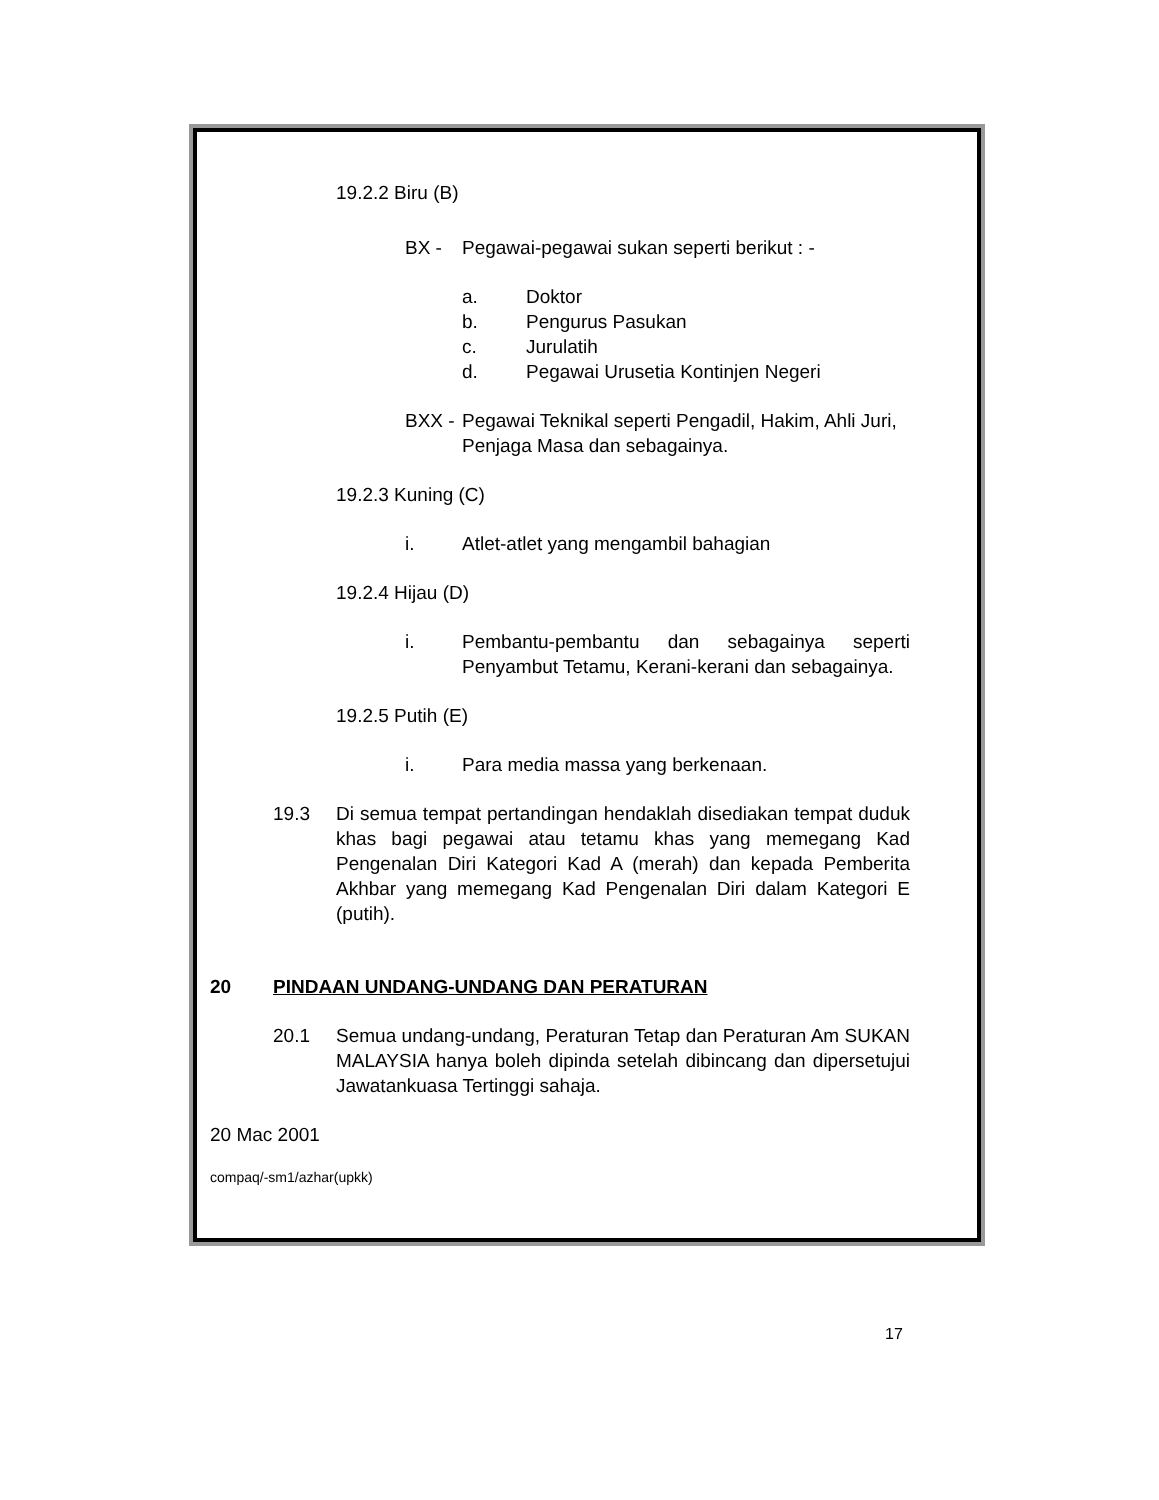19.2.2 Biru (B)
BX - Pegawai-pegawai sukan seperti berikut : -
a. Doktor
b. Pengurus Pasukan
c. Jurulatih
d. Pegawai Urusetia Kontinjen Negeri
BXX - Pegawai Teknikal seperti Pengadil, Hakim, Ahli Juri, Penjaga Masa dan sebagainya.
19.2.3 Kuning (C)
i. Atlet-atlet yang mengambil bahagian
19.2.4 Hijau (D)
i. Pembantu-pembantu dan sebagainya seperti Penyambut Tetamu, Kerani-kerani dan sebagainya.
19.2.5 Putih (E)
i. Para media massa yang berkenaan.
19.3 Di semua tempat pertandingan hendaklah disediakan tempat duduk khas bagi pegawai atau tetamu khas yang memegang Kad Pengenalan Diri Kategori Kad A (merah) dan kepada Pemberita Akhbar yang memegang Kad Pengenalan Diri dalam Kategori E (putih).
20 PINDAAN UNDANG-UNDANG DAN PERATURAN
20.1 Semua undang-undang, Peraturan Tetap dan Peraturan Am SUKAN MALAYSIA hanya boleh dipinda setelah dibincang dan dipersetujui Jawatankuasa Tertinggi sahaja.
20 Mac 2001
compaq/-sm1/azhar(upkk)
17